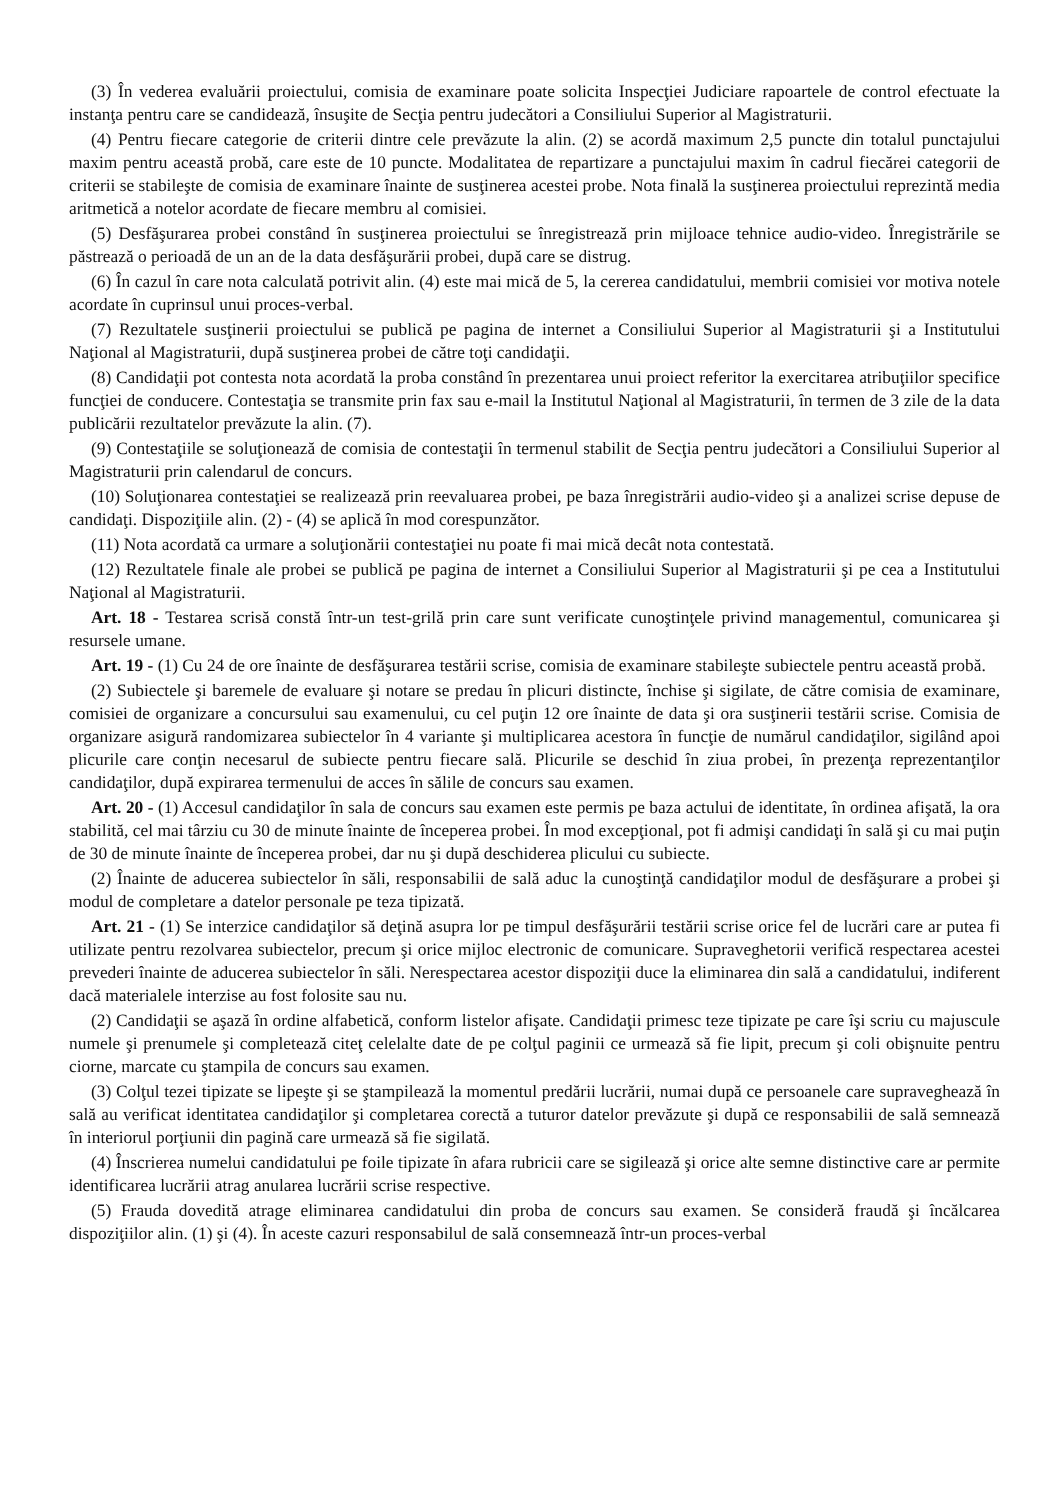(3) În vederea evaluării proiectului, comisia de examinare poate solicita Inspecţiei Judiciare rapoartele de control efectuate la instanţa pentru care se candidează, însuşite de Secţia pentru judecători a Consiliului Superior al Magistraturii.
(4) Pentru fiecare categorie de criterii dintre cele prevăzute la alin. (2) se acordă maximum 2,5 puncte din totalul punctajului maxim pentru această probă, care este de 10 puncte. Modalitatea de repartizare a punctajului maxim în cadrul fiecărei categorii de criterii se stabileşte de comisia de examinare înainte de susţinerea acestei probe. Nota finală la susţinerea proiectului reprezintă media aritmetică a notelor acordate de fiecare membru al comisiei.
(5) Desfăşurarea probei constând în susţinerea proiectului se înregistrează prin mijloace tehnice audio-video. Înregistrările se păstrează o perioadă de un an de la data desfăşurării probei, după care se distrug.
(6) În cazul în care nota calculată potrivit alin. (4) este mai mică de 5, la cererea candidatului, membrii comisiei vor motiva notele acordate în cuprinsul unui proces-verbal.
(7) Rezultatele susţinerii proiectului se publică pe pagina de internet a Consiliului Superior al Magistraturii şi a Institutului Naţional al Magistraturii, după susţinerea probei de către toţi candidaţii.
(8) Candidaţii pot contesta nota acordată la proba constând în prezentarea unui proiect referitor la exercitarea atribuţiilor specifice funcţiei de conducere. Contestaţia se transmite prin fax sau e-mail la Institutul Naţional al Magistraturii, în termen de 3 zile de la data publicării rezultatelor prevăzute la alin. (7).
(9) Contestaţiile se soluţionează de comisia de contestaţii în termenul stabilit de Secţia pentru judecători a Consiliului Superior al Magistraturii prin calendarul de concurs.
(10) Soluţionarea contestaţiei se realizează prin reevaluarea probei, pe baza înregistrării audio-video şi a analizei scrise depuse de candidaţi. Dispoziţiile alin. (2) - (4) se aplică în mod corespunzător.
(11) Nota acordată ca urmare a soluţionării contestaţiei nu poate fi mai mică decât nota contestată.
(12) Rezultatele finale ale probei se publică pe pagina de internet a Consiliului Superior al Magistraturii şi pe cea a Institutului Naţional al Magistraturii.
Art. 18 - Testarea scrisă constă într-un test-grilă prin care sunt verificate cunoştinţele privind managementul, comunicarea şi resursele umane.
Art. 19 - (1) Cu 24 de ore înainte de desfăşurarea testării scrise, comisia de examinare stabileşte subiectele pentru această probă.
(2) Subiectele şi baremele de evaluare şi notare se predau în plicuri distincte, închise şi sigilate, de către comisia de examinare, comisiei de organizare a concursului sau examenului, cu cel puţin 12 ore înainte de data şi ora susţinerii testării scrise. Comisia de organizare asigură randomizarea subiectelor în 4 variante şi multiplicarea acestora în funcţie de numărul candidaţilor, sigilând apoi plicurile care conţin necesarul de subiecte pentru fiecare sală. Plicurile se deschid în ziua probei, în prezenţa reprezentanţilor candidaţilor, după expirarea termenului de acces în sălile de concurs sau examen.
Art. 20 - (1) Accesul candidaţilor în sala de concurs sau examen este permis pe baza actului de identitate, în ordinea afişată, la ora stabilită, cel mai târziu cu 30 de minute înainte de începerea probei. În mod excepţional, pot fi admişi candidaţi în sală şi cu mai puţin de 30 de minute înainte de începerea probei, dar nu şi după deschiderea plicului cu subiecte.
(2) Înainte de aducerea subiectelor în săli, responsabilii de sală aduc la cunoştinţă candidaţilor modul de desfăşurare a probei şi modul de completare a datelor personale pe teza tipizată.
Art. 21 - (1) Se interzice candidaţilor să deţină asupra lor pe timpul desfăşurării testării scrise orice fel de lucrări care ar putea fi utilizate pentru rezolvarea subiectelor, precum şi orice mijloc electronic de comunicare. Supraveghetorii verifică respectarea acestei prevederi înainte de aducerea subiectelor în săli. Nerespectarea acestor dispoziţii duce la eliminarea din sală a candidatului, indiferent dacă materialele interzise au fost folosite sau nu.
(2) Candidaţii se aşază în ordine alfabetică, conform listelor afişate. Candidaţii primesc teze tipizate pe care îşi scriu cu majuscule numele şi prenumele şi completează citeţ celelalte date de pe colţul paginii ce urmează să fie lipit, precum şi coli obişnuite pentru ciorne, marcate cu ştampila de concurs sau examen.
(3) Colţul tezei tipizate se lipeşte şi se ştampilează la momentul predării lucrării, numai după ce persoanele care supraveghează în sală au verificat identitatea candidaţilor şi completarea corectă a tuturor datelor prevăzute şi după ce responsabilii de sală semnează în interiorul porţiunii din pagină care urmează să fie sigilată.
(4) Înscrierea numelui candidatului pe foile tipizate în afara rubricii care se sigilează şi orice alte semne distinctive care ar permite identificarea lucrării atrag anularea lucrării scrise respective.
(5) Frauda dovedită atrage eliminarea candidatului din proba de concurs sau examen. Se consideră fraudă şi încălcarea dispoziţiilor alin. (1) şi (4). În aceste cazuri responsabilul de sală consemnează într-un proces-verbal